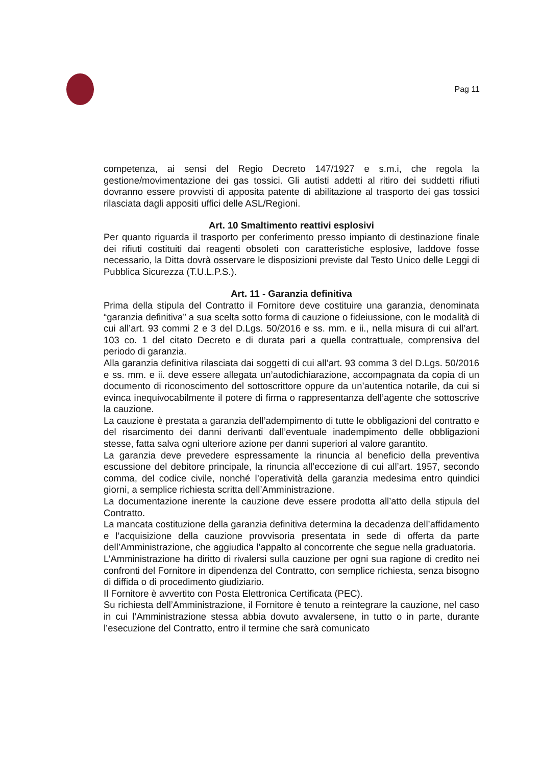Pag 11
competenza, ai sensi del Regio Decreto 147/1927 e s.m.i, che regola la gestione/movimentazione dei gas tossici. Gli autisti addetti al ritiro dei suddetti rifiuti dovranno essere provvisti di apposita patente di abilitazione al trasporto dei gas tossici rilasciata dagli appositi uffici delle ASL/Regioni.
Art. 10 Smaltimento reattivi esplosivi
Per quanto riguarda il trasporto per conferimento presso impianto di destinazione finale dei rifiuti costituiti dai reagenti obsoleti con caratteristiche esplosive, laddove fosse necessario, la Ditta dovrà osservare le disposizioni previste dal Testo Unico delle Leggi di Pubblica Sicurezza (T.U.L.P.S.).
Art. 11 - Garanzia definitiva
Prima della stipula del Contratto il Fornitore deve costituire una garanzia, denominata “garanzia definitiva” a sua scelta sotto forma di cauzione o fideiussione, con le modalità di cui all’art. 93 commi 2 e 3 del D.Lgs. 50/2016 e ss. mm. e ii., nella misura di cui all’art. 103 co. 1 del citato Decreto e di durata pari a quella contrattuale, comprensiva del periodo di garanzia.
Alla garanzia definitiva rilasciata dai soggetti di cui all’art. 93 comma 3 del D.Lgs. 50/2016 e ss. mm. e ii. deve essere allegata un’autodichiarazione, accompagnata da copia di un documento di riconoscimento del sottoscrittore oppure da un’autentica notarile, da cui si evinca inequivocabilmente il potere di firma o rappresentanza dell’agente che sottoscrive la cauzione.
La cauzione è prestata a garanzia dell’adempimento di tutte le obbligazioni del contratto e del risarcimento dei danni derivanti dall’eventuale inadempimento delle obbligazioni stesse, fatta salva ogni ulteriore azione per danni superiori al valore garantito.
La garanzia deve prevedere espressamente la rinuncia al beneficio della preventiva escussione del debitore principale, la rinuncia all’eccezione di cui all’art. 1957, secondo comma, del codice civile, nonché l’operatività della garanzia medesima entro quindici giorni, a semplice richiesta scritta dell’Amministrazione.
La documentazione inerente la cauzione deve essere prodotta all’atto della stipula del Contratto.
La mancata costituzione della garanzia definitiva determina la decadenza dell’affidamento e l’acquisizione della cauzione provvisoria presentata in sede di offerta da parte dell’Amministrazione, che aggiudica l’appalto al concorrente che segue nella graduatoria.
L’Amministrazione ha diritto di rivalersi sulla cauzione per ogni sua ragione di credito nei confronti del Fornitore in dipendenza del Contratto, con semplice richiesta, senza bisogno di diffida o di procedimento giudiziario.
Il Fornitore è avvertito con Posta Elettronica Certificata (PEC).
Su richiesta dell’Amministrazione, il Fornitore è tenuto a reintegrare la cauzione, nel caso in cui l’Amministrazione stessa abbia dovuto avvalersene, in tutto o in parte, durante l’esecuzione del Contratto, entro il termine che sarà comunicato